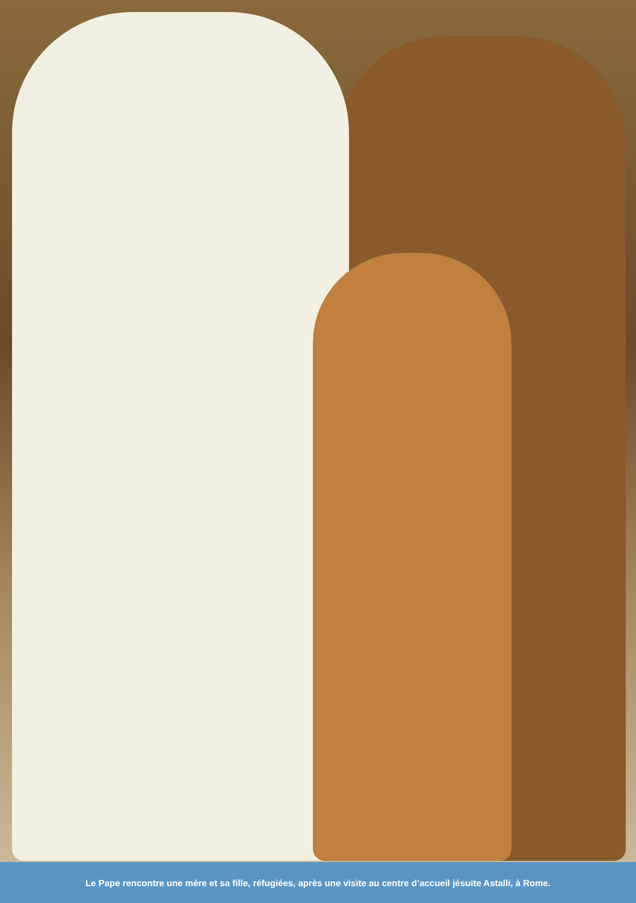Le Pape rencontre une mère et sa fille, réfugiées, après une visite au centre d’accueil jésuite Astalli, à Rome.